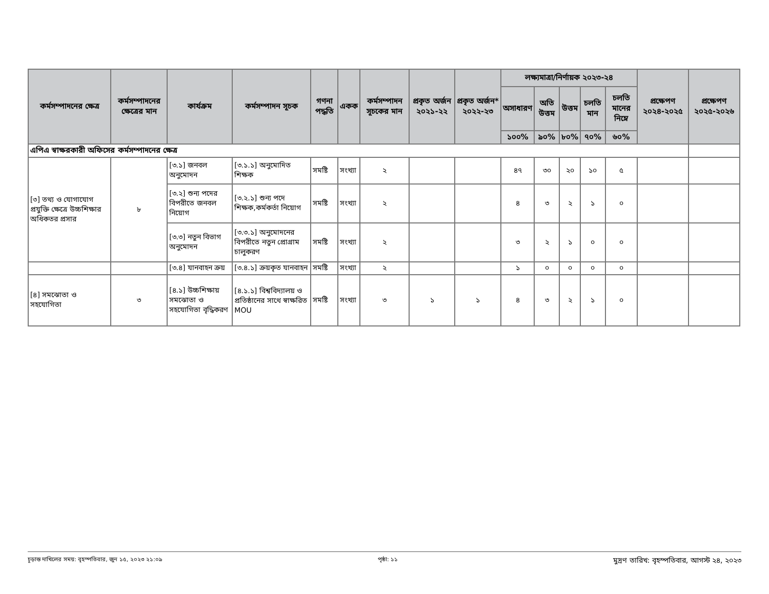| কর্মসম্পাদনের ক্ষেত্র | কর্মসম্পাদনের ক্ষেত্রের মান | কার্যক্রম | কর্মসম্পাদন সূচক | গণনা পদ্ধতি | একক | কর্মসম্পাদন সূচকের মান | প্রকৃত অর্জন ২০২১-২২ | প্রকৃত অর্জন* ২০২২-২৩ | লক্ষ্যমাত্রা/নির্ণায়ক ২০২৩-২৪ | | | | | প্রক্ষেপণ ২০২৪-২০২৫ | প্রক্ষেপণ ২০২৫-২০২৬ |
| --- | --- | --- | --- | --- | --- | --- | --- | --- | --- | --- | --- | --- | --- | --- | --- |
| | | | | | | | | | অসাধারণ | অতি উত্তম | উত্তম | চলতি মান | চলতি মানের নিম্নে | | |
| | | | | | | | | | ১০০% | ৯০% | ৮০% | ৭০% | ৬০% | | |
| এপিএ স্বাক্ষরকারী অফিসের কর্মসম্পাদনের ক্ষেত্র | | | | | | | | | | | | | | | |
| [৩] তথ্য ও যোগাযোগ প্রযুক্তি ক্ষেত্রে উচ্চশিক্ষার অধিকতর প্রসার | ৮ | [৩.১] জনবল অনুমোদন | [৩.১.১] অনুমোদিত শিক্ষক | সমষ্টি | সংখ্যা | ২ | | | ৪৭ | ৩০ | ২০ | ১০ | ৫ | | |
| | | [৩.২] শুন্য পদের বিপরীতে জনবল নিয়োগ | [৩.২.১] শুন্য পদে শিক্ষক,কর্মকর্তা নিয়োগ | সমষ্টি | সংখ্যা | ২ | | | ৪ | ৩ | ২ | ১ | ০ | | |
| | | [৩.৩] নতুন বিভাগ অনুমোদন | [৩.৩.১] অনুমোদনের বিপরীতে নতুন প্রোগ্রাম চালুকরণ | সমষ্টি | সংখ্যা | ২ | | | ৩ | ২ | ১ | ০ | ০ | | |
| | | [৩.৪] যানবাহন ক্রয় | [৩.৪.১] ক্রয়কৃত যানবাহন | সমষ্টি | সংখ্যা | ২ | | | ১ | ০ | ০ | ০ | ০ | | |
| [৪] সমঝোতা ও সহযোগিতা | ৩ | [৪.১] উচ্চশিক্ষায় সমঝোতা ও সহযোগিতা বৃদ্ধিকরণ | [৪.১.১] বিশ্ববিদ্যালয় ও প্রতিষ্ঠানের সাথে স্বাক্ষরিত MOU | সমষ্টি | সংখ্যা | ৩ | ১ | ১ | ৪ | ৩ | ২ | ১ | ০ | | |
চূড়ান্ত দাখিলের সময়: বৃহস্পতিবার, জুন ১৫, ২০২৩ ২১:০৯ পৃষ্ঠা: ১১ মুদ্রণ তারিখ: বৃহস্পতিবার, আগস্ট ২৪, ২০২৩